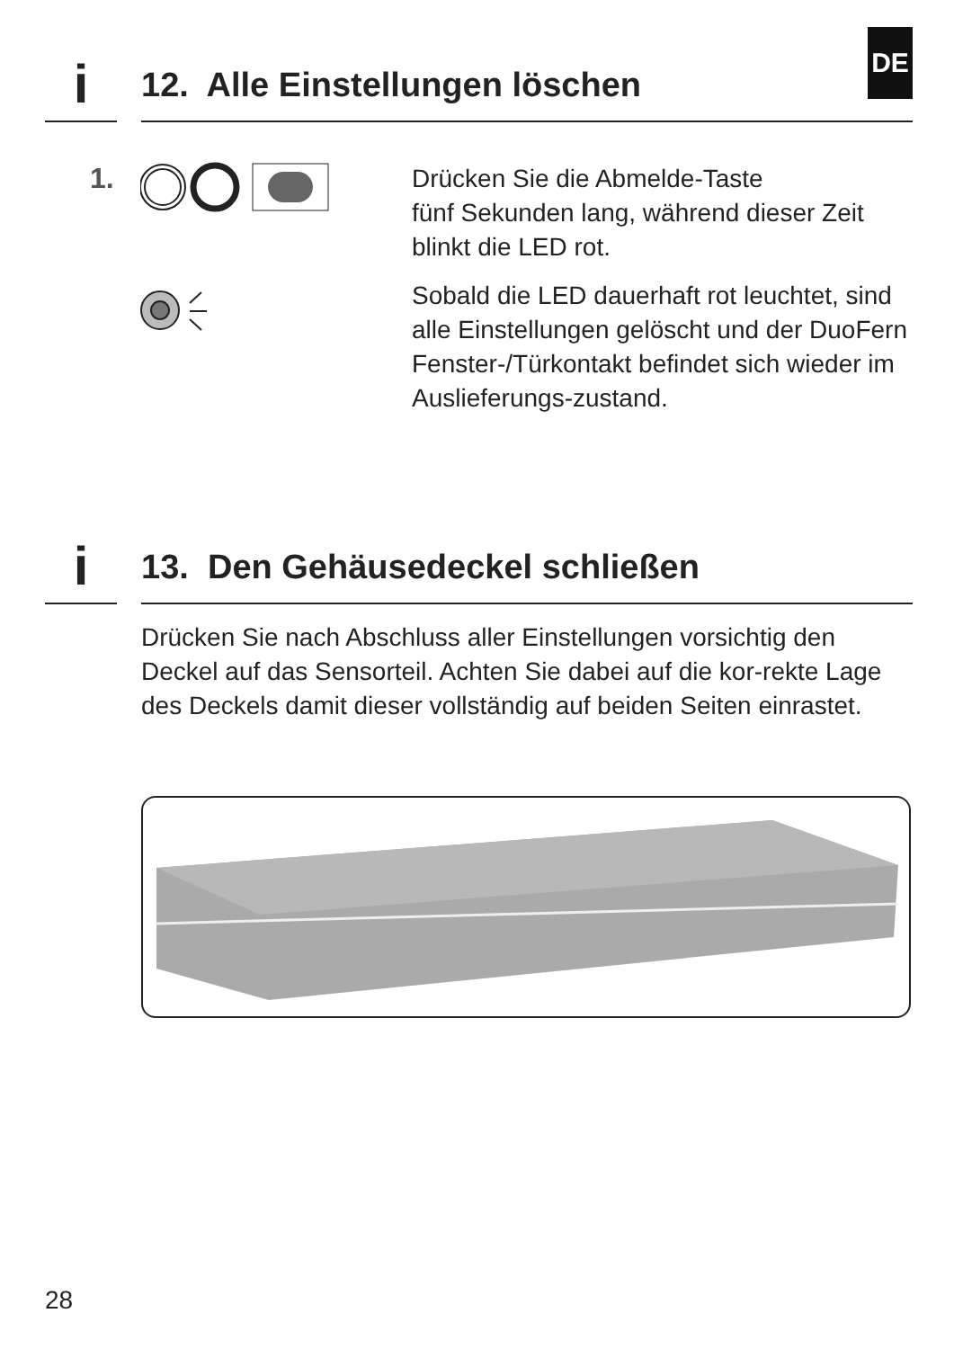i
12. Alle Einstellungen löschen
DE
1.
Drücken Sie die Abmelde-Taste
fünf Sekunden lang, während dieser Zeit blinkt die LED rot.
Sobald die LED dauerhaft rot leuchtet, sind alle Einstellungen gelöscht und der DuoFern Fenster-/Türkontakt befindet sich wieder im Auslieferungs-zustand.
i
13. Den Gehäusedeckel schließen
Drücken Sie nach Abschluss aller Einstellungen vorsichtig den Deckel auf das Sensorteil. Achten Sie dabei auf die kor-rekte Lage des Deckels damit dieser vollständig auf beiden Seiten einrastet.
28